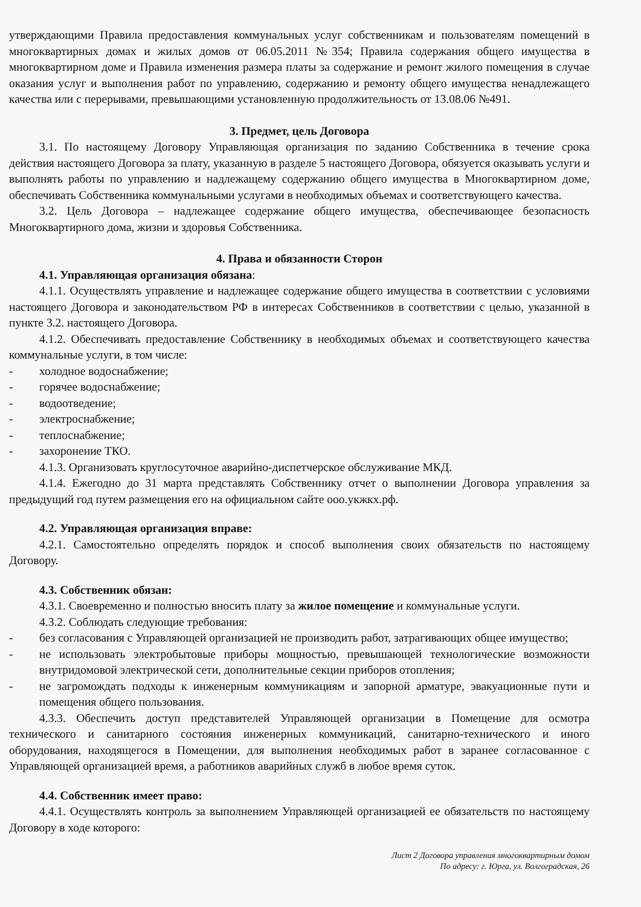утверждающими Правила предоставления коммунальных услуг собственникам и пользователям помещений в многоквартирных домах и жилых домов от 06.05.2011 №354; Правила содержания общего имущества в многоквартирном доме и Правила изменения размера платы за содержание и ремонт жилого помещения в случае оказания услуг и выполнения работ по управлению, содержанию и ремонту общего имущества ненадлежащего качества или с перерывами, превышающими установленную продолжительность от 13.08.06 №491.
3. Предмет, цель Договора
3.1. По настоящему Договору Управляющая организация по заданию Собственника в течение срока действия настоящего Договора за плату, указанную в разделе 5 настоящего Договора, обязуется оказывать услуги и выполнять работы по управлению и надлежащему содержанию общего имущества в Многоквартирном доме, обеспечивать Собственника коммунальными услугами в необходимых объемах и соответствующего качества.
3.2. Цель Договора – надлежащее содержание общего имущества, обеспечивающее безопасность Многоквартирного дома, жизни и здоровья Собственника.
4. Права и обязанности Сторон
4.1. Управляющая организация обязана:
4.1.1. Осуществлять управление и надлежащее содержание общего имущества в соответствии с условиями настоящего Договора и законодательством РФ в интересах Собственников в соответствии с целью, указанной в пункте 3.2. настоящего Договора.
4.1.2. Обеспечивать предоставление Собственнику в необходимых объемах и соответствующего качества коммунальные услуги, в том числе:
- холодное водоснабжение;
- горячее водоснабжение;
- водоотведение;
- электроснабжение;
- теплоснабжение;
- захоронение ТКО.
4.1.3. Организовать круглосуточное аварийно-диспетчерское обслуживание МКД.
4.1.4. Ежегодно до 31 марта представлять Собственнику отчет о выполнении Договора управления за предыдущий год путем размещения его на официальном сайте ооо.укжкх.рф.
4.2. Управляющая организация вправе:
4.2.1. Самостоятельно определять порядок и способ выполнения своих обязательств по настоящему Договору.
4.3. Собственник обязан:
4.3.1. Своевременно и полностью вносить плату за жилое помещение и коммунальные услуги.
4.3.2. Соблюдать следующие требования:
- без согласования с Управляющей организацией не производить работ, затрагивающих общее имущество;
- не использовать электробытовые приборы мощностью, превышающей технологические возможности внутридомовой электрической сети, дополнительные секции приборов отопления;
- не загромождать подходы к инженерным коммуникациям и запорной арматуре, эвакуационные пути и помещения общего пользования.
4.3.3. Обеспечить доступ представителей Управляющей организации в Помещение для осмотра технического и санитарного состояния инженерных коммуникаций, санитарно-технического и иного оборудования, находящегося в Помещении, для выполнения необходимых работ в заранее согласованное с Управляющей организацией время, а работников аварийных служб в любое время суток.
4.4. Собственник имеет право:
4.4.1. Осуществлять контроль за выполнением Управляющей организацией ее обязательств по настоящему Договору в ходе которого:
Лист 2 Договора управления многоквартирным домом
По адресу: г. Юрга, ул. Волгоградская, 26